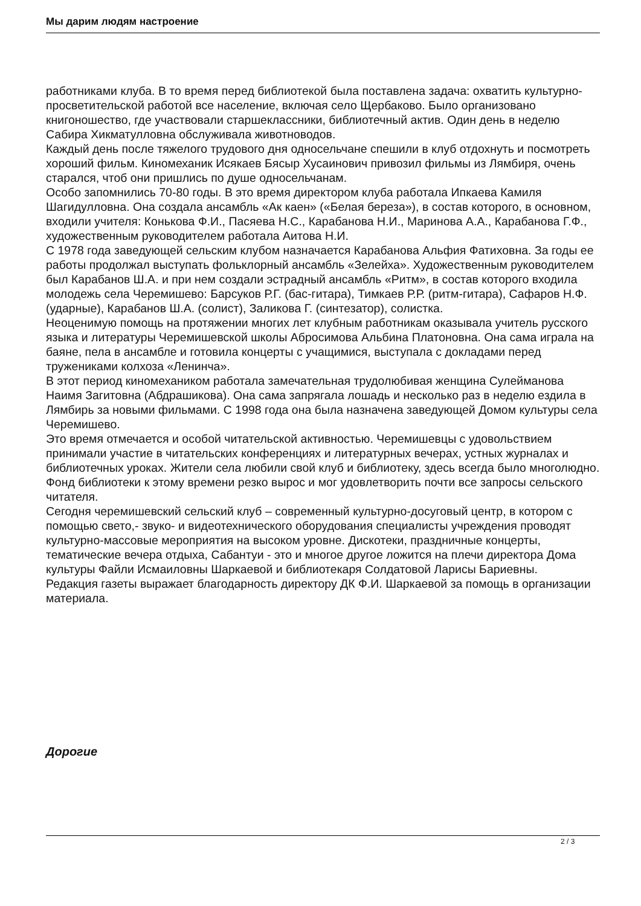Мы дарим людям настроение
работниками клуба. В то время перед библиотекой была поставлена задача: охватить культурно-просветительской работой все население, включая село Щербаково. Было организовано книгоношество, где участвовали старшеклассники, библиотечный актив. Один день в неделю Сабира Хикматулловна обслуживала животноводов.
Каждый день после тяжелого трудового дня односельчане спешили в клуб отдохнуть и посмотреть хороший фильм. Киномеханик Исякаев Бясыр Хусаинович привозил фильмы из Лямбиря, очень старался, чтоб они пришлись по душе односельчанам.
Особо запомнились 70-80 годы. В это время директором клуба работала Ипкаева Камиля Шагидулловна. Она создала ансамбль «Ак каен» («Белая береза»), в состав которого, в основном, входили учителя: Конькова Ф.И., Пасяева Н.С., Карабанова Н.И., Маринова А.А., Карабанова Г.Ф., художественным руководителем работала Аитова Н.И.
С 1978 года заведующей сельским клубом назначается Карабанова Альфия Фатиховна. За годы ее работы продолжал выступать фольклорный ансамбль «Зелейха». Художественным руководителем был Карабанов Ш.А. и при нем создали эстрадный ансамбль «Ритм», в состав которого входила молодежь села Черемишево: Барсуков Р.Г. (бас-гитара), Тимкаев Р.Р. (ритм-гитара), Сафаров Н.Ф. (ударные), Карабанов Ш.А. (солист), Заликова Г. (синтезатор), солистка.
Неоценимую помощь на протяжении многих лет клубным работникам оказывала учитель русского языка и литературы Черемишевской школы Абросимова Альбина Платоновна. Она сама играла на баяне, пела в ансамбле и готовила концерты с учащимися, выступала с докладами перед тружениками колхоза «Ленинча».
В этот период киномехаником работала замечательная трудолюбивая женщина Сулейманова Наимя Загитовна (Абдрашикова). Она сама запрягала лошадь и несколько раз в неделю ездила в Лямбирь за новыми фильмами. С 1998 года она была назначена заведующей Домом культуры села Черемишево.
Это время отмечается и особой читательской активностью. Черемишевцы с удовольствием принимали участие в читательских конференциях и литературных вечерах, устных журналах и библиотечных уроках. Жители села любили свой клуб и библиотеку, здесь всегда было многолюдно. Фонд библиотеки к этому времени резко вырос и мог удовлетворить почти все запросы сельского читателя.
Сегодня черемишевский сельский клуб – современный культурно-досуговый центр, в котором с помощью свето,- звуко- и видеотехнического оборудования специалисты учреждения проводят культурно-массовые мероприятия на высоком уровне. Дискотеки, праздничные концерты, тематические вечера отдыха, Сабантуи - это и многое другое ложится на плечи директора Дома культуры Файли Исмаиловны Шаркаевой и библиотекаря Солдатовой Ларисы Бариевны.
Редакция газеты выражает благодарность директору ДК Ф.И. Шаркаевой за помощь в организации материала.
Дорогие
2 / 3